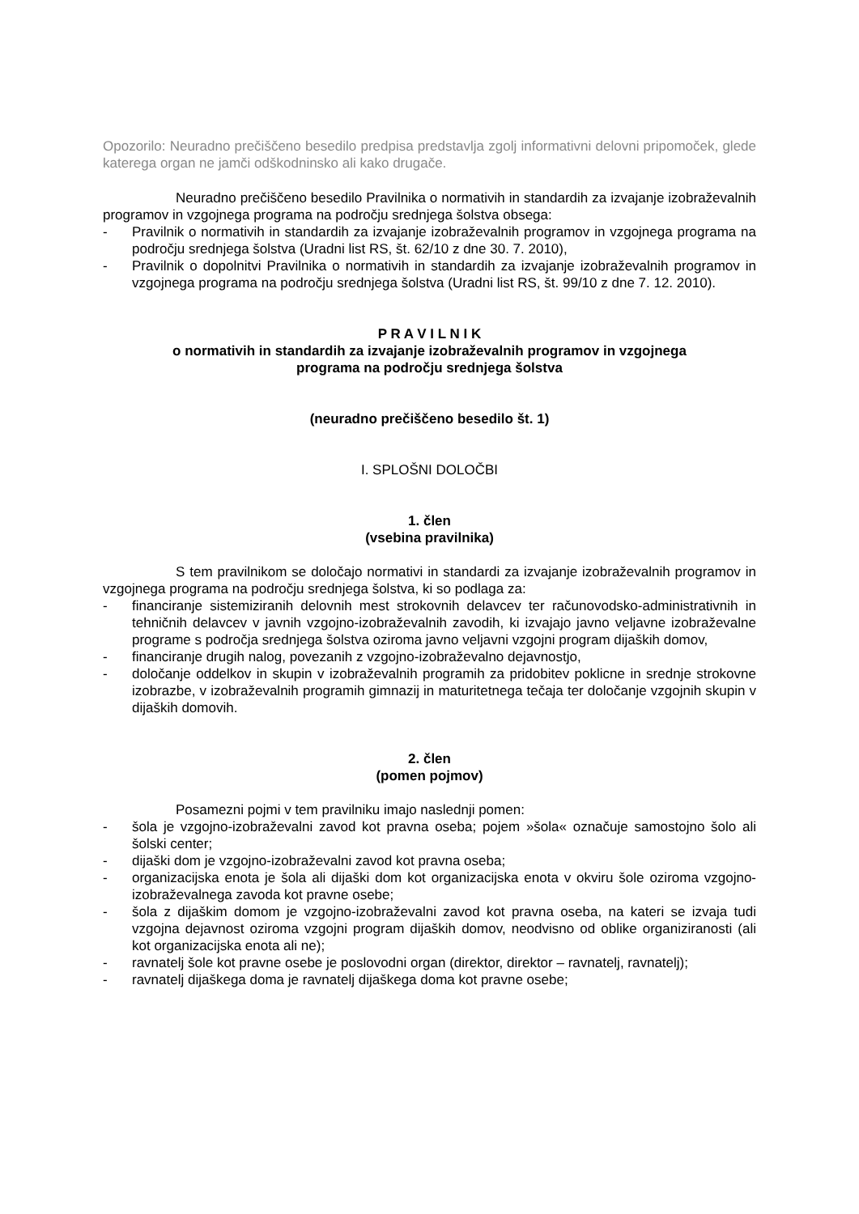Opozorilo: Neuradno prečiščeno besedilo predpisa predstavlja zgolj informativni delovni pripomoček, glede katerega organ ne jamči odškodninsko ali kako drugače.
Neuradno prečiščeno besedilo Pravilnika o normativih in standardih za izvajanje izobraževalnih programov in vzgojnega programa na področju srednjega šolstva obsega:
- Pravilnik o normativih in standardih za izvajanje izobraževalnih programov in vzgojnega programa na področju srednjega šolstva (Uradni list RS, št. 62/10 z dne 30. 7. 2010),
- Pravilnik o dopolnitvi Pravilnika o normativih in standardih za izvajanje izobraževalnih programov in vzgojnega programa na področju srednjega šolstva (Uradni list RS, št. 99/10 z dne 7. 12. 2010).
P R A V I L N I K
o normativih in standardih za izvajanje izobraževalnih programov in vzgojnega
programa na področju srednjega šolstva
(neuradno prečiščeno besedilo št. 1)
I. SPLOŠNI DOLOČBI
1. člen
(vsebina pravilnika)
S tem pravilnikom se določajo normativi in standardi za izvajanje izobraževalnih programov in vzgojnega programa na področju srednjega šolstva, ki so podlaga za:
- financiranje sistemiziranih delovnih mest strokovnih delavcev ter računovodsko-administrativnih in tehničnih delavcev v javnih vzgojno-izobraževalnih zavodih, ki izvajajo javno veljavne izobraževalne programe s področja srednjega šolstva oziroma javno veljavni vzgojni program dijaških domov,
- financiranje drugih nalog, povezanih z vzgojno-izobraževalno dejavnostjo,
- določanje oddelkov in skupin v izobraževalnih programih za pridobitev poklicne in srednje strokovne izobrazbe, v izobraževalnih programih gimnazij in maturitetnega tečaja ter določanje vzgojnih skupin v dijaških domovih.
2. člen
(pomen pojmov)
Posamezni pojmi v tem pravilniku imajo naslednji pomen:
- šola je vzgojno-izobraževalni zavod kot pravna oseba; pojem »šola« označuje samostojno šolo ali šolski center;
- dijaški dom je vzgojno-izobraževalni zavod kot pravna oseba;
- organizacijska enota je šola ali dijaški dom kot organizacijska enota v okviru šole oziroma vzgojno-izobraževalnega zavoda kot pravne osebe;
- šola z dijaškim domom je vzgojno-izobraževalni zavod kot pravna oseba, na kateri se izvaja tudi vzgojna dejavnost oziroma vzgojni program dijaških domov, neodvisno od oblike organiziranosti (ali kot organizacijska enota ali ne);
- ravnatelj šole kot pravne osebe je poslovodni organ (direktor, direktor – ravnatelj, ravnatelj);
- ravnatelj dijaškega doma je ravnatelj dijaškega doma kot pravne osebe;